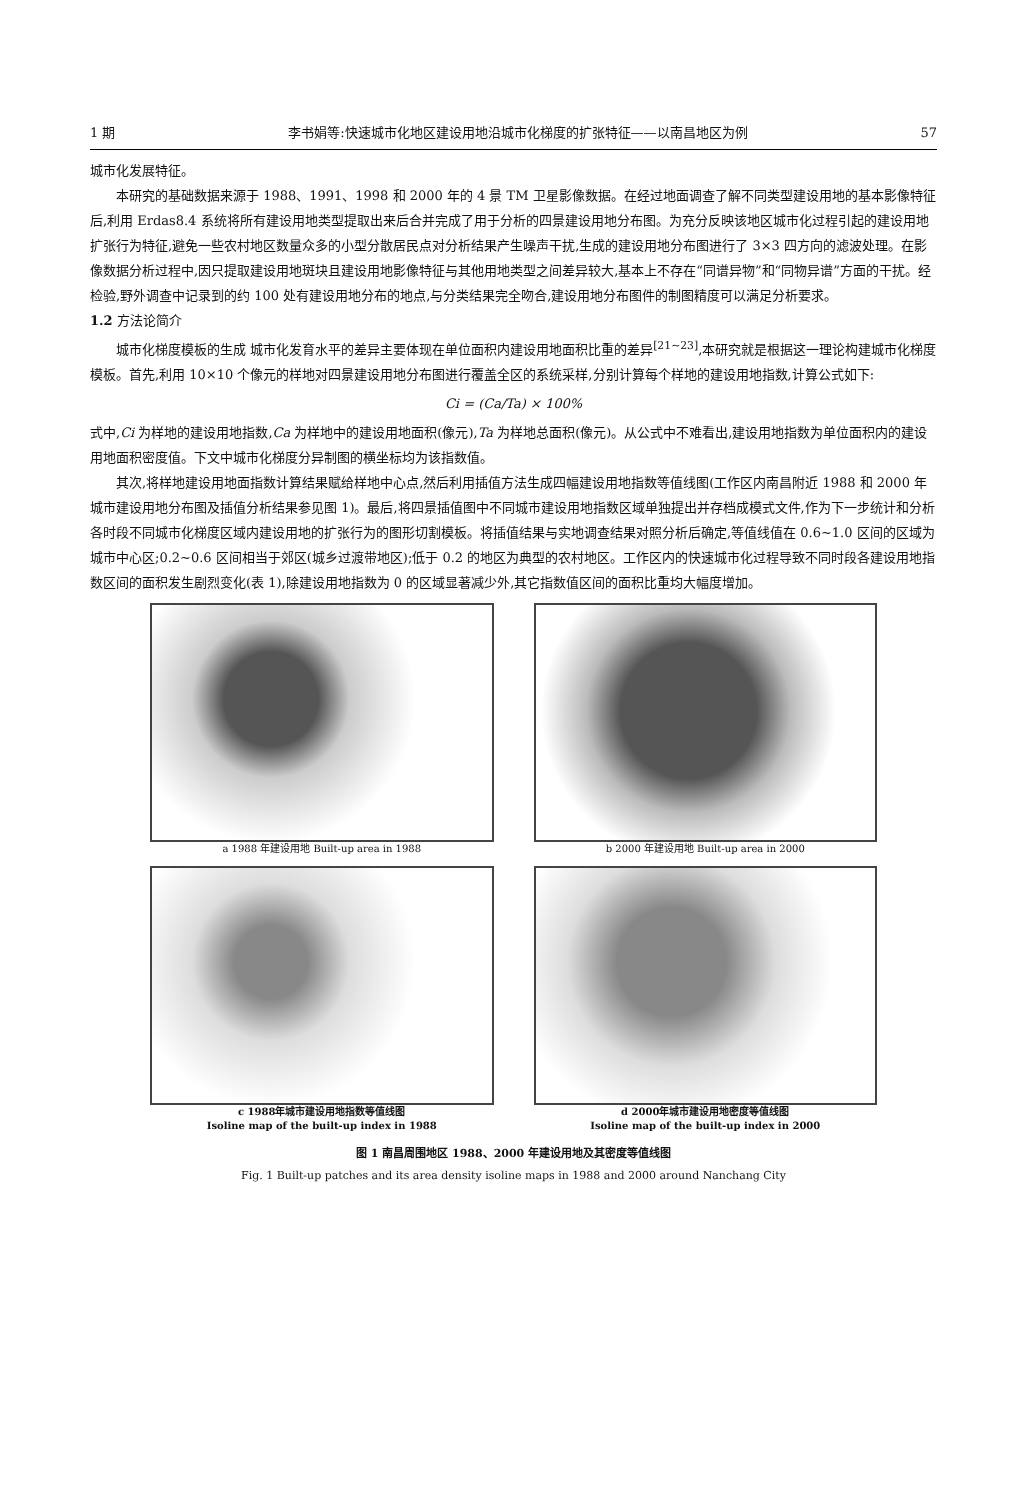1 期 李书娟等:快速城市化地区建设用地沿城市化梯度的扩张特征——以南昌地区为例 57
城市化发展特征。
本研究的基础数据来源于 1988、1991、1998 和 2000 年的 4 景 TM 卫星影像数据。在经过地面调查了解不同类型建设用地的基本影像特征后,利用 Erdas8.4 系统将所有建设用地类型提取出来后合并完成了用于分析的四景建设用地分布图。为充分反映该地区城市化过程引起的建设用地扩张行为特征,避免一些农村地区数量众多的小型分散居民点对分析结果产生噪声干扰,生成的建设用地分布图进行了 3×3 四方向的滤波处理。在影像数据分析过程中,因只提取建设用地斑块且建设用地影像特征与其他用地类型之间差异较大,基本上不存在“同谱异物”和“同物异谱”方面的干扰。经检验,野外调查中记录到的约 100 处有建设用地分布的地点,与分类结果完全吻合,建设用地分布图件的制图精度可以满足分析要求。
1.2 方法论简介
城市化梯度模板的生成 城市化发育水平的差异主要体现在单位面积内建设用地面积比重的差异<sup>[21~23]</sup>,本研究就是根据这一理论构建城市化梯度模板。首先,利用 10×10 个像元的样地对四景建设用地分布图进行覆盖全区的系统采样,分别计算每个样地的建设用地指数,计算公式如下:
Ci = (Ca/Ta) × 100%
式中,Ci 为样地的建设用地指数,Ca 为样地中的建设用地面积(像元),Ta 为样地总面积(像元)。从公式中不难看出,建设用地指数为单位面积内的建设用地面积密度值。下文中城市化梯度分异制图的横坐标均为该指数值。
其次,将样地建设用地面指数计算结果赋给样地中心点,然后利用插值方法生成四幅建设用地指数等值线图(工作区内南昌附近 1988 和 2000 年城市建设用地分布图及插值分析结果参见图 1)。最后,将四景插值图中不同城市建设用地指数区域单独提出并存档成模式文件,作为下一步统计和分析各时段不同城市化梯度区域内建设用地的扩张行为的图形切割模板。将插值结果与实地调查结果对照分析后确定,等值线值在 0.6~1.0 区间的区域为城市中心区;0.2~0.6 区间相当于郊区(城乡过渡带地区);低于 0.2 的地区为典型的农村地区。工作区内的快速城市化过程导致不同时段各建设用地指数区间的面积发生剧烈变化(表 1),除建设用地指数为 0 的区域显著减少外,其它指数值区间的面积比重均大幅度增加。
a 1988 年建设用地 Built-up area in 1988
b 2000 年建设用地 Built-up area in 2000
c 1988年城市建设用地指数等值线图
Isoline map of the built-up index in 1988
d 2000年城市建设用地密度等值线图
Isoline map of the built-up index in 2000
图 1 南昌周围地区 1988、2000 年建设用地及其密度等值线图
Fig. 1 Built-up patches and its area density isoline maps in 1988 and 2000 around Nanchang City